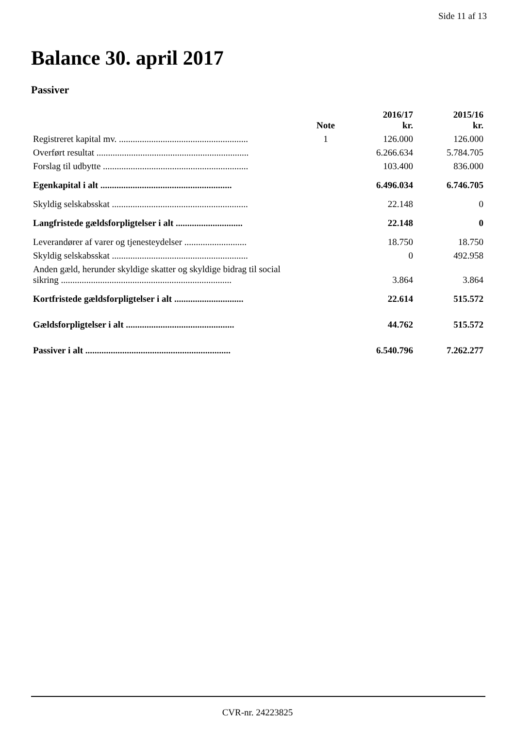Side 11 af 13
Balance 30. april 2017
Passiver
| | Note | 2016/17 kr. | 2015/16 kr. |
| --- | --- | --- | --- |
| Registreret kapital mv. ........................................................ | 1 | 126.000 | 126.000 |
| Overført resultat .................................................................. | | 6.266.634 | 5.784.705 |
| Forslag til udbytte ............................................................... | | 103.400 | 836.000 |
| Egenkapital i alt ......................................................... | | 6.496.034 | 6.746.705 |
| Skyldig selskabsskat ........................................................... | | 22.148 | 0 |
| Langfristede gældsforpligtelser i alt ............................. | | 22.148 | 0 |
| Leverandører af varer og tjenesteydelser ........................... | | 18.750 | 18.750 |
| Skyldig selskabsskat ........................................................... | | 0 | 492.958 |
| Anden gæld, herunder skyldige skatter og skyldige bidrag til social sikring .......................................................................... | | 3.864 | 3.864 |
| Kortfristede gældsforpligtelser i alt .............................. | | 22.614 | 515.572 |
| Gældsforpligtelser i alt ............................................... | | 44.762 | 515.572 |
| Passiver i alt ............................................................... | | 6.540.796 | 7.262.277 |
CVR-nr. 24223825